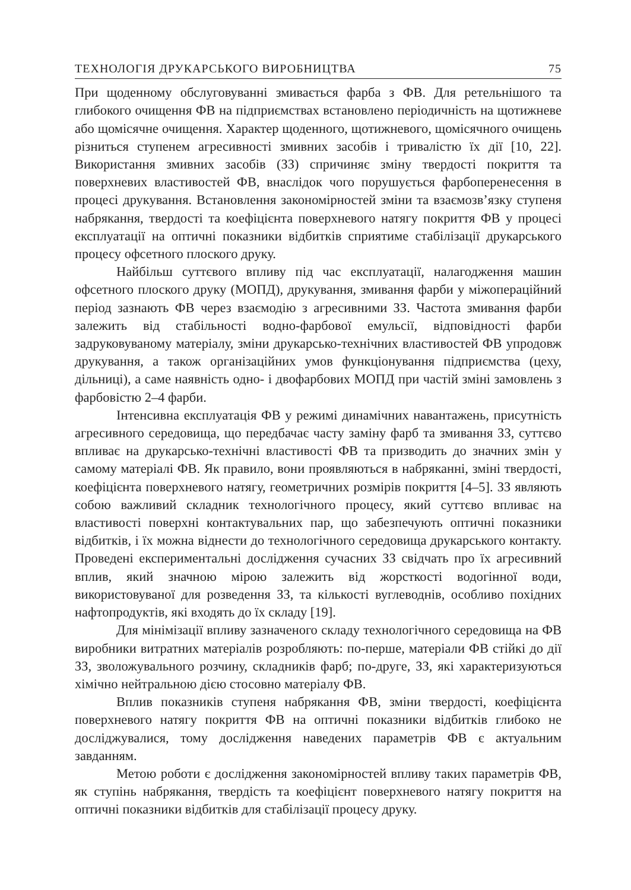ТЕХНОЛОГІЯ ДРУКАРСЬКОГО ВИРОБНИЦТВА 75
При щоденному обслуговуванні змивається фарба з ФВ. Для ретельнішого та глибокого очищення ФВ на підприємствах встановлено періодичність на щотижневе або щомісячне очищення. Характер щоденного, щотижневого, щомісячного очищень різниться ступенем агресивності змивних засобів і тривалістю їх дії [10, 22]. Використання змивних засобів (ЗЗ) спричиняє зміну твердості покриття та поверхневих властивостей ФВ, внаслідок чого порушується фарбоперенесення в процесі друкування. Встановлення закономірностей зміни та взаємозв’язку ступеня набрякання, твердості та коефіцієнта поверхневого натягу покриття ФВ у процесі експлуатації на оптичні показники відбитків сприятиме стабілізації друкарського процесу офсетного плоского друку.
Найбільш суттєвого впливу під час експлуатації, налагодження машин офсетного плоского друку (МОПД), друкування, змивання фарби у міжопераційний період зазнають ФВ через взаємодію з агресивними ЗЗ. Частота змивання фарби залежить від стабільності водно-фарбової емульсії, відповідності фарби задруковуваному матеріалу, зміни друкарсько-технічних властивостей ФВ упродовж друкування, а також організаційних умов функціонування підприємства (цеху, дільниці), а саме наявність одно- і двофарбових МОПД при частій зміні замовлень з фарбовістю 2–4 фарби.
Інтенсивна експлуатація ФВ у режимі динамічних навантажень, присутність агресивного середовища, що передбачає часту заміну фарб та змивання ЗЗ, суттєво впливає на друкарсько-технічні властивості ФВ та призводить до значних змін у самому матеріалі ФВ. Як правило, вони проявляються в набряканні, зміні твердості, коефіцієнта поверхневого натягу, геометричних розмірів покриття [4–5]. ЗЗ являють собою важливий складник технологічного процесу, який суттєво впливає на властивості поверхні контактувальних пар, що забезпечують оптичні показники відбитків, і їх можна віднести до технологічного середовища друкарського контакту. Проведені експериментальні дослідження сучасних ЗЗ свідчать про їх агресивний вплив, який значною мірою залежить від жорсткості водогінної води, використовуваної для розведення ЗЗ, та кількості вуглеводнів, особливо похідних нафтопродуктів, які входять до їх складу [19].
Для мінімізації впливу зазначеного складу технологічного середовища на ФВ виробники витратних матеріалів розробляють: по-перше, матеріали ФВ стійкі до дії ЗЗ, зволожувального розчину, складників фарб; по-друге, ЗЗ, які характеризуються хімічно нейтральною дією стосовно матеріалу ФВ.
Вплив показників ступеня набрякання ФВ, зміни твердості, коефіцієнта поверхневого натягу покриття ФВ на оптичні показники відбитків глибоко не досліджувалися, тому дослідження наведених параметрів ФВ є актуальним завданням.
Метою роботи є дослідження закономірностей впливу таких параметрів ФВ, як ступінь набрякання, твердість та коефіцієнт поверхневого натягу покриття на оптичні показники відбитків для стабілізації процесу друку.